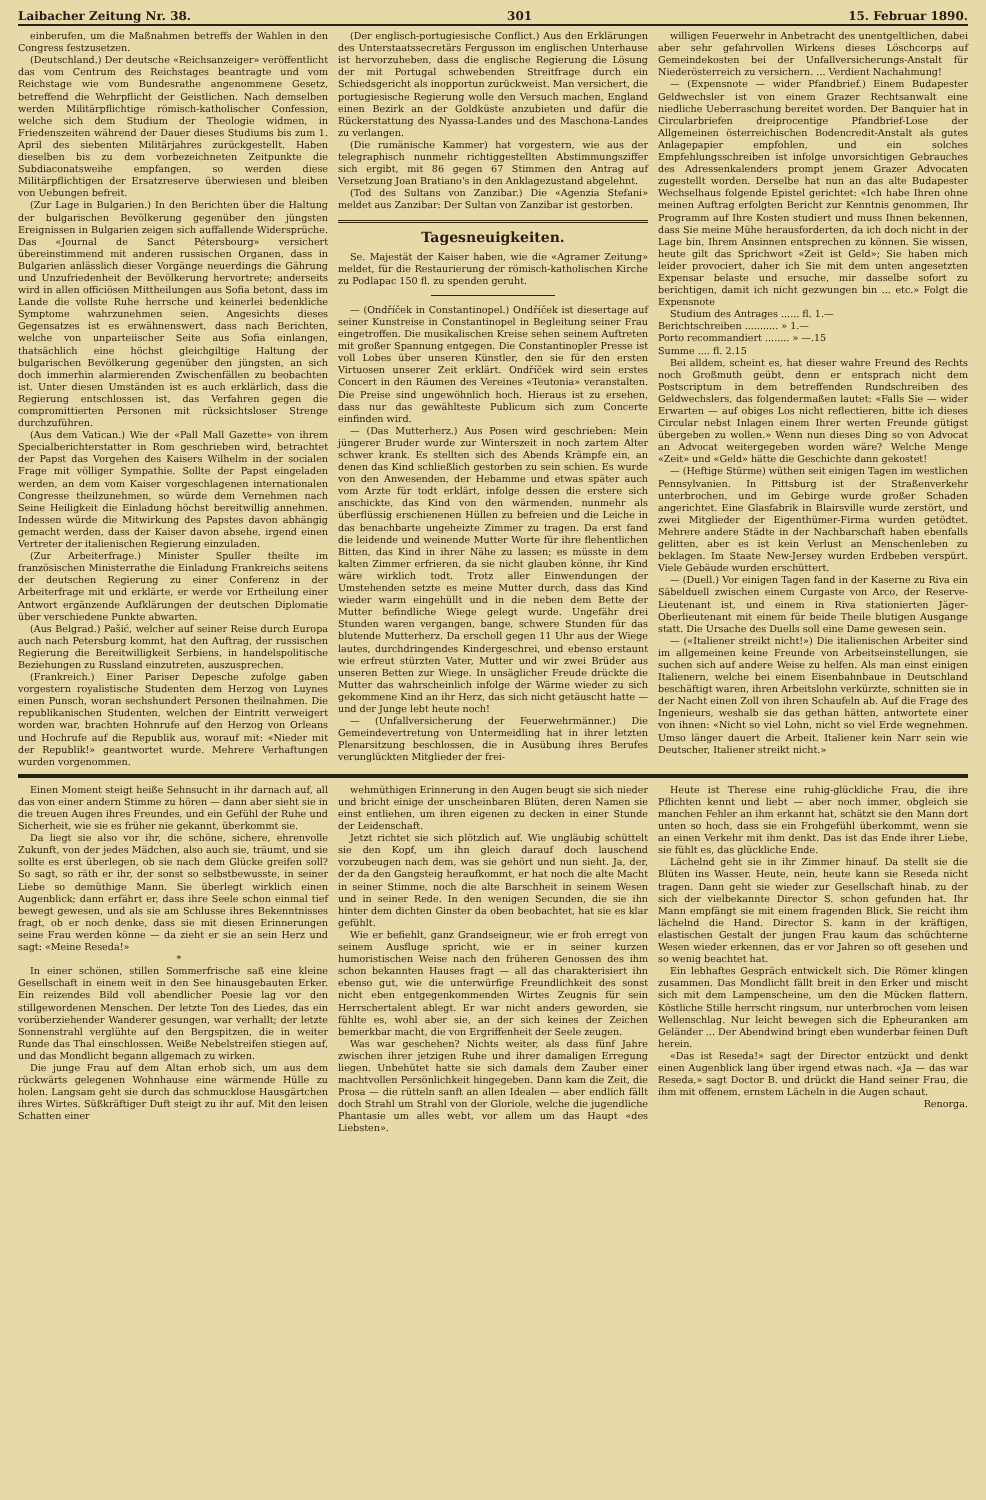Laibacher Zeitung Nr. 38. 301 15. Februar 1890.
einberufen, um die Maßnahmen betreffs der Wahlen in den Congress festzusetzen.
(Deutschland.) Der deutsche «Reichsanzeiger» veröffentlicht das vom Centrum des Reichstages beantragte und vom Reichstage wie vom Bundesrathe angenommene Gesetz, betreffend die Wehrpflicht der Geistlichen. Nach demselben werden Militärpflichtige römisch-katholischer Confession, welche sich dem Studium der Theologie widmen, in Friedenszeiten während der Dauer dieses Studiums bis zum 1. April des siebenten Militärjahres zurückgestellt. Haben dieselben bis zu dem vorbezeichneten Zeitpunkte die Subdiaconatsweihe empfangen, so werden diese Militärpflichtigen der Ersatzreserve überwiesen und bleiben von Uebungen befreit.
(Zur Lage in Bulgarien.) In den Berichten über die Haltung der bulgarischen Bevölkerung gegenüber den jüngsten Ereignissen in Bulgarien zeigen sich auffallende Widersprüche. Das «Journal de Sanct Pétersbourg» versichert übereinstimmend mit anderen russischen Organen, dass in Bulgarien anlässlich dieser Vorgänge neuerdings die Gährung und Unzufriedenheit der Bevölkerung hervortrete; anderseits wird in allen officiösen Mittheilungen aus Sofia betont, dass im Lande die vollste Ruhe herrsche und keinerlei bedenkliche Symptome wahrzunehmen seien. Angesichts dieses Gegensatzes ist es erwähnenswert, dass nach Berichten, welche von unparteiischer Seite aus Sofia einlangen, thatsächlich eine höchst gleichgiltige Haltung der bulgarischen Bevölkerung gegenüber den jüngsten, an sich doch immerhin alarmierenden Zwischenfällen zu beobachten ist. Unter diesen Umständen ist es auch erklärlich, dass die Regierung entschlossen ist, das Verfahren gegen die compromittierten Personen mit rücksichtsloser Strenge durchzuführen.
(Aus dem Vatican.) Wie der «Pall Mall Gazette» von ihrem Specialberichterstatter in Rom geschrieben wird, betrachtet der Papst das Vorgehen des Kaisers Wilhelm in der socialen Frage mit völliger Sympathie. Sollte der Papst eingeladen werden, an dem vom Kaiser vorgeschlagenen internationalen Congresse theilzunehmen, so würde dem Vernehmen nach Seine Heiligkeit die Einladung höchst bereitwillig annehmen. Indessen würde die Mitwirkung des Papstes davon abhängig gemacht werden, dass der Kaiser davon absehe, irgend einen Vertreter der italienischen Regierung einzuladen.
(Zur Arbeiterfrage.) Minister Spuller theilte im französischen Ministerrathe die Einladung Frankreichs seitens der deutschen Regierung zu einer Conferenz in der Arbeiterfrage mit und erklärte, er werde vor Ertheilung einer Antwort ergänzende Aufklärungen der deutschen Diplomatie über verschiedene Punkte abwarten.
(Aus Belgrad.) Pašić, welcher auf seiner Reise durch Europa auch nach Petersburg kommt, hat den Auftrag, der russischen Regierung die Bereitwilligkeit Serbiens, in handelspolitische Beziehungen zu Russland einzutreten, auszusprechen.
(Frankreich.) Einer Pariser Depesche zufolge gaben vorgestern royalistische Studenten dem Herzog von Luynes einen Punsch, woran sechshundert Personen theilnahmen. Die republikanischen Studenten, welchen der Eintritt verweigert worden war, brachten Hohnrufe auf den Herzog von Orleans und Hochrufe auf die Republik aus, worauf mit: «Nieder mit der Republik!» geantwortet wurde. Mehrere Verhaftungen wurden vorgenommen.
(Der englisch-portugiesische Conflict.) Aus den Erklärungen des Unterstaatssecretärs Fergusson im englischen Unterhause ist hervorzuheben, dass die englische Regierung die Lösung der mit Portugal schwebenden Streitfrage durch ein Schiedsgericht als inopportun zurückweist. Man versichert, die portugiesische Regierung wolle den Versuch machen, England einen Bezirk an der Goldküste anzubieten und dafür die Rückerstattung des Nyassa-Landes und des Maschona-Landes zu verlangen.
(Die rumänische Kammer) hat vorgestern, wie aus der telegraphisch nunmehr richtiggestellten Abstimmungsziffer sich ergibt, mit 86 gegen 67 Stimmen den Antrag auf Versetzung Joan Bratiano's in den Anklagezustand abgelehnt.
(Tod des Sultans von Zanzibar.) Die «Agenzia Stefani» meldet aus Zanzibar: Der Sultan von Zanzibar ist gestorben.
Tagesneuigkeiten.
Se. Majestät der Kaiser haben, wie die «Agramer Zeitung» meldet, für die Restaurierung der römisch-katholischen Kirche zu Podlapac 150 fl. zu spenden geruht.
— (Ondříček in Constantinopel.) Ondříček ist diesertage auf seiner Kunstreise in Constantinopel in Begleitung seiner Frau eingetroffen. Die musikalischen Kreise sehen seinem Auftreten mit großer Spannung entgegen. Die Constantinopler Presse ist voll Lobes über unseren Künstler, den sie für den ersten Virtuosen unserer Zeit erklärt. Ondříček wird sein erstes Concert in den Räumen des Vereines «Teutonia» veranstalten. Die Preise sind ungewöhnlich hoch. Hieraus ist zu ersehen, dass nur das gewählteste Publicum sich zum Concerte einfinden wird.
— (Das Mutterherz.) Aus Posen wird geschrieben: Mein jüngerer Bruder wurde zur Winterszeit in noch zartem Alter schwer krank. Es stellten sich des Abends Krämpfe ein, an denen das Kind schließlich gestorben zu sein schien. Es wurde von den Anwesenden, der Hebamme und etwas später auch vom Arzte für todt erklärt, infolge dessen die erstere sich anschickte, das Kind von den wärmenden, nunmehr als überflüssig erschienenen Hüllen zu befreien und die Leiche in das benachbarte ungeheizte Zimmer zu tragen. Da erst fand die leidende und weinende Mutter Worte für ihre flehentlichen Bitten, das Kind in ihrer Nähe zu lassen; es müsste in dem kalten Zimmer erfrieren, da sie nicht glauben könne, ihr Kind wäre wirklich todt. Trotz aller Einwendungen der Umstehenden setzte es meine Mutter durch, dass das Kind wieder warm eingehüllt und in die neben dem Bette der Mutter befindliche Wiege gelegt wurde. Ungefähr drei Stunden waren vergangen, bange, schwere Stunden für das blutende Mutterherz. Da erscholl gegen 11 Uhr aus der Wiege lautes, durchdringendes Kindergeschrei, und ebenso erstaunt wie erfreut stürzten Vater, Mutter und wir zwei Brüder aus unseren Betten zur Wiege. In unsäglicher Freude drückte die Mutter das wahrscheinlich infolge der Wärme wieder zu sich gekommene Kind an ihr Herz, das sich nicht getäuscht hatte — und der Junge lebt heute noch!
— (Unfallversicherung der Feuerwehrmänner.) Die Gemeindevertretung von Untermeidling hat in ihrer letzten Plenarsitzung beschlossen, die in Ausübung ihres Berufes verunglückten Mitglieder der frei-
willigen Feuerwehr in Anbetracht des unentgeltlichen, dabei aber sehr gefahrvollen Wirkens dieses Löschcorps auf Gemeindekosten bei der Unfallversicherungs-Anstalt für Niederösterreich zu versichern. ... Verdient Nachahmung!
— (Expensnote — wider Pfandbrief.) Einem Budapester Geldwechsler ist von einem Grazer Rechtsanwalt eine niedliche Ueberraschung bereitet worden. Der Banquier hat in Circularbriefen dreiprocentige Pfandbrief-Lose der Allgemeinen österreichischen Bodencredit-Anstalt als gutes Anlagepapier empfohlen, und ein solches Empfehlungsschreiben ist infolge unvorsichtigen Gebrauches des Adressenkalenders prompt jenem Grazer Advocaten zugestellt worden. Derselbe hat nun an das alte Budapester Wechselhaus folgende Epistel gerichtet: «Ich habe Ihren ohne meinen Auftrag erfolgten Bericht zur Kenntnis genommen, Ihr Programm auf Ihre Kosten studiert und muss Ihnen bekennen, dass Sie meine Mühe herausforderten, da ich doch nicht in der Lage bin, Ihrem Ansinnen entsprechen zu können. Sie wissen, heute gilt das Sprichwort «Zeit ist Geld»; Sie haben mich leider provociert, daher ich Sie mit dem unten angesetzten Expensar belaste und ersuche, mir dasselbe sofort zu berichtigen, damit ich nicht gezwungen bin ... etc.» Folgt die Expensnote
Studium des Antrages ...... fl. 1.—
Berichtschreiben ........... » 1.—
Porto recommandiert ........ » —.15
Summe .... fl. 2.15
Bei alldem, scheint es, hat dieser wahre Freund des Rechts noch Großmuth geübt, denn er entsprach nicht dem Postscriptum in dem betreffenden Rundschreiben des Geldwechslers, das folgendermaßen lautet: «Falls Sie — wider Erwarten — auf obiges Los nicht reflectieren, bitte ich dieses Circular nebst Inlagen einem Ihrer werten Freunde gütigst übergeben zu wollen.» Wenn nun dieses Ding so von Advocat an Advocat weitergegeben worden wäre? Welche Menge «Zeit» und «Geld» hätte die Geschichte dann gekostet!
— (Heftige Stürme) wüthen seit einigen Tagen im westlichen Pennsylvanien. In Pittsburg ist der Straßenverkehr unterbrochen, und im Gebirge wurde großer Schaden angerichtet. Eine Glasfabrik in Blairsville wurde zerstört, und zwei Mitglieder der Eigenthümer-Firma wurden getödtet. Mehrere andere Städte in der Nachbarschaft haben ebenfalls gelitten, aber es ist kein Verlust an Menschenleben zu beklagen. Im Staate New-Jersey wurden Erdbeben verspürt. Viele Gebäude wurden erschüttert.
— (Duell.) Vor einigen Tagen fand in der Kaserne zu Riva ein Säbelduell zwischen einem Curgaste von Arco, der Reserve-Lieutenant ist, und einem in Riva stationierten Jäger-Oberlieutenant mit einem für beide Theile blutigen Ausgange statt. Die Ursache des Duells soll eine Dame gewesen sein.
— («Italiener streikt nicht!») Die italienischen Arbeiter sind im allgemeinen keine Freunde von Arbeitseinstellungen, sie suchen sich auf andere Weise zu helfen. Als man einst einigen Italienern, welche bei einem Eisenbahnbaue in Deutschland beschäftigt waren, ihren Arbeitslohn verkürzte, schnitten sie in der Nacht einen Zoll von ihren Schaufeln ab. Auf die Frage des Ingenieurs, weshalb sie das gethan hätten, antwortete einer von ihnen: «Nicht so viel Lohn, nicht so viel Erde wegnehmen. Umso länger dauert die Arbeit. Italiener kein Narr sein wie Deutscher, Italiener streikt nicht.»
Einen Moment steigt heiße Sehnsucht in ihr darnach auf, all das von einer andern Stimme zu hören — dann aber sieht sie in die treuen Augen ihres Freundes, und ein Gefühl der Ruhe und Sicherheit, wie sie es früher nie gekannt, überkommt sie.
Da liegt sie also vor ihr, die schöne, sichere, ehrenvolle Zukunft, von der jedes Mädchen, also auch sie, träumt, und sie sollte es erst überlegen, ob sie nach dem Glücke greifen soll? So sagt, so räth er ihr, der sonst so selbstbewusste, in seiner Liebe so demüthige Mann. Sie überlegt wirklich einen Augenblick; dann erfährt er, dass ihre Seele schon einmal tief bewegt gewesen, und als sie am Schlusse ihres Bekenntnisses fragt, ob er noch denke, dass sie mit diesen Erinnerungen seine Frau werden könne — da zieht er sie an sein Herz und sagt: «Meine Reseda!»
*
In einer schönen, stillen Sommerfrische saß eine kleine Gesellschaft in einem weit in den See hinausgebauten Erker. Ein reizendes Bild voll abendlicher Poesie lag vor den stillgewordenen Menschen. Der letzte Ton des Liedes, das ein vorüberziehender Wanderer gesungen, war verhallt; der letzte Sonnenstrahl verglühte auf den Bergspitzen, die in weiter Runde das Thal einschlossen. Weiße Nebelstreifen stiegen auf, und das Mondlicht begann allgemach zu wirken.
Die junge Frau auf dem Altan erhob sich, um aus dem rückwärts gelegenen Wohnhause eine wärmende Hülle zu holen. Langsam geht sie durch das schmucklose Hausgärtchen ihres Wirtes. Süßkräftiger Duft steigt zu ihr auf. Mit den leisen Schatten einer
wehmüthigen Erinnerung in den Augen beugt sie sich nieder und bricht einige der unscheinbaren Blüten, deren Namen sie einst entliehen, um ihren eigenen zu decken in einer Stunde der Leidenschaft.
Jetzt richtet sie sich plötzlich auf. Wie ungläubig schüttelt sie den Kopf, um ihn gleich darauf doch lauschend vorzubeugen nach dem, was sie gehört und nun sieht. Ja, der, der da den Gangsteig heraufkommt, er hat noch die alte Macht in seiner Stimme, noch die alte Barschheit in seinem Wesen und in seiner Rede. In den wenigen Secunden, die sie ihn hinter dem dichten Ginster da oben beobachtet, hat sie es klar gefühlt.
Wie er befiehlt, ganz Grandseigneur, wie er froh erregt von seinem Ausfluge spricht, wie er in seiner kurzen humoristischen Weise nach den früheren Genossen des ihm schon bekannten Hauses fragt — all das charakterisiert ihn ebenso gut, wie die unterwürfige Freundlichkeit des sonst nicht eben entgegenkommenden Wirtes Zeugnis für sein Herrschertalent ablegt. Er war nicht anders geworden, sie fühlte es, wohl aber sie, an der sich keines der Zeichen bemerkbar macht, die von Ergriffenheit der Seele zeugen.
Was war geschehen? Nichts weiter, als dass fünf Jahre zwischen ihrer jetzigen Ruhe und ihrer damaligen Erregung liegen. Unbehütet hatte sie sich damals dem Zauber einer machtvollen Persönlichkeit hingegeben. Dann kam die Zeit, die Prosa — die rütteln sanft an allen Idealen — aber endlich fällt doch Strahl um Strahl von der Gloriole, welche die jugendliche Phantasie um alles webt, vor allem um das Haupt «des Liebsten».
Heute ist Therese eine ruhig-glückliche Frau, die ihre Pflichten kennt und liebt — aber noch immer, obgleich sie manchen Fehler an ihm erkannt hat, schätzt sie den Mann dort unten so hoch, dass sie ein Frohgefühl überkommt, wenn sie an einen Verkehr mit ihm denkt. Das ist das Ende ihrer Liebe, sie fühlt es, das glückliche Ende.
Lächelnd geht sie in ihr Zimmer hinauf. Da stellt sie die Blüten ins Wasser. Heute, nein, heute kann sie Reseda nicht tragen. Dann geht sie wieder zur Gesellschaft hinab, zu der sich der vielbekannte Director S. schon gefunden hat. Ihr Mann empfängt sie mit einem fragenden Blick. Sie reicht ihm lächelnd die Hand. Director S. kann in der kräftigen, elastischen Gestalt der jungen Frau kaum das schüchterne Wesen wieder erkennen, das er vor Jahren so oft gesehen und so wenig beachtet hat.
Ein lebhaftes Gespräch entwickelt sich. Die Römer klingen zusammen. Das Mondlicht fällt breit in den Erker und mischt sich mit dem Lampenscheine, um den die Mücken flattern. Köstliche Stille herrscht ringsum, nur unterbrochen vom leisen Wellenschlag. Nur leicht bewegen sich die Epheuranken am Geländer ... Der Abendwind bringt eben wunderbar feinen Duft herein.
«Das ist Reseda!» sagt der Director entzückt und denkt einen Augenblick lang über irgend etwas nach. «Ja — das war Reseda,» sagt Doctor B. und drückt die Hand seiner Frau, die ihm mit offenem, ernstem Lächeln in die Augen schaut.
Renorga.